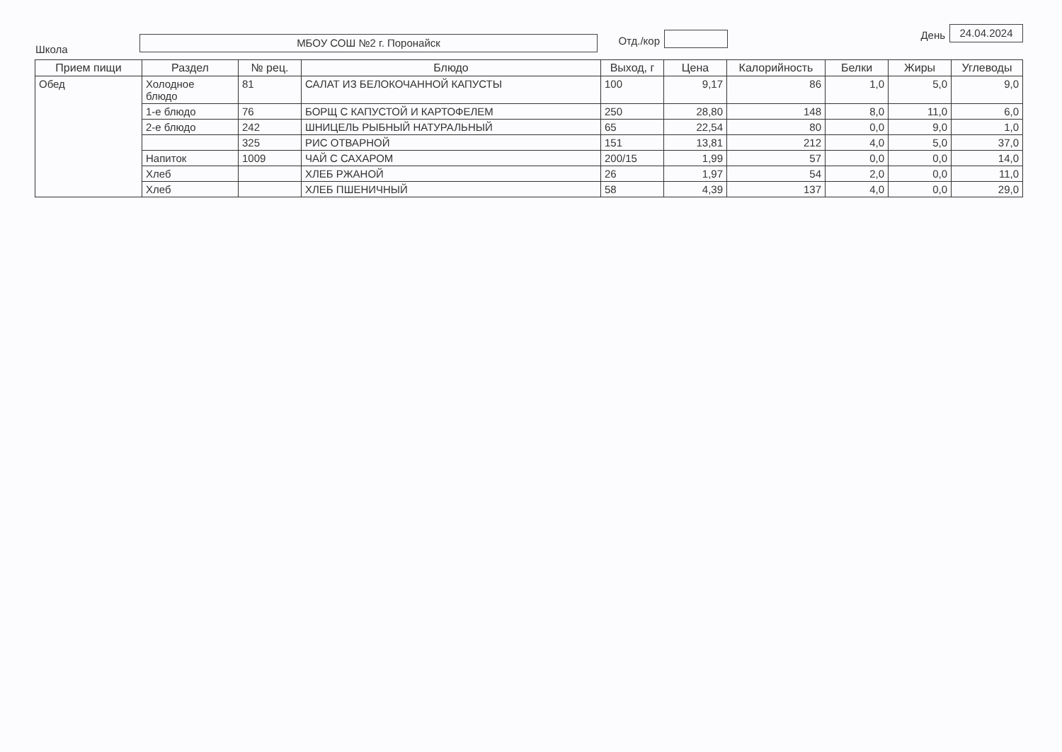Школа
МБОУ СОШ №2 г. Поронайск
Отд./кор
День
24.04.2024
| Прием пищи | Раздел | № рец. | Блюдо | Выход, г | Цена | Калорийность | Белки | Жиры | Углеводы |
| --- | --- | --- | --- | --- | --- | --- | --- | --- | --- |
| Обед | Холодное блюдо | 81 | САЛАТ ИЗ БЕЛОКОЧАННОЙ КАПУСТЫ | 100 | 9,17 | 86 | 1,0 | 5,0 | 9,0 |
| | 1-е блюдо | 76 | БОРЩ С КАПУСТОЙ И КАРТОФЕЛЕМ | 250 | 28,80 | 148 | 8,0 | 11,0 | 6,0 |
| | 2-е блюдо | 242 | ШНИЦЕЛЬ РЫБНЫЙ НАТУРАЛЬНЫЙ | 65 | 22,54 | 80 | 0,0 | 9,0 | 1,0 |
| | | 325 | РИС ОТВАРНОЙ | 151 | 13,81 | 212 | 4,0 | 5,0 | 37,0 |
| | Напиток | 1009 | ЧАЙ С САХАРОМ | 200/15 | 1,99 | 57 | 0,0 | 0,0 | 14,0 |
| | Хлеб | | ХЛЕБ РЖАНОЙ | 26 | 1,97 | 54 | 2,0 | 0,0 | 11,0 |
| | Хлеб | | ХЛЕБ ПШЕНИЧНЫЙ | 58 | 4,39 | 137 | 4,0 | 0,0 | 29,0 |